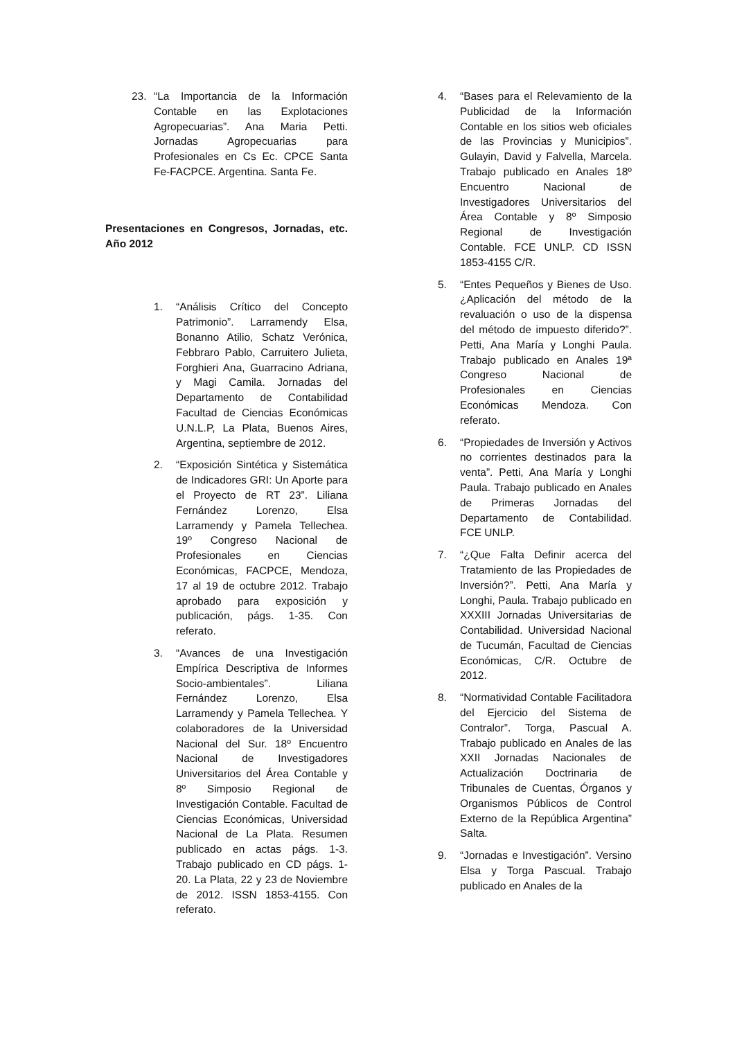23. “La Importancia de la Información Contable en las Explotaciones Agropecuarias”. Ana Maria Petti. Jornadas Agropecuarias para Profesionales en Cs Ec. CPCE Santa Fe-FACPCE. Argentina. Santa Fe.
Presentaciones en Congresos, Jornadas, etc. Año 2012
1. “Análisis Crítico del Concepto Patrimonio”. Larramendy Elsa, Bonanno Atilio, Schatz Verónica, Febbraro Pablo, Carruitero Julieta, Forghieri Ana, Guarracino Adriana, y Magi Camila. Jornadas del Departamento de Contabilidad Facultad de Ciencias Económicas U.N.L.P, La Plata, Buenos Aires, Argentina, septiembre de 2012.
2. “Exposición Sintética y Sistemática de Indicadores GRI: Un Aporte para el Proyecto de RT 23”. Liliana Fernández Lorenzo, Elsa Larramendy y Pamela Tellechea. 19º Congreso Nacional de Profesionales en Ciencias Económicas, FACPCE, Mendoza, 17 al 19 de octubre 2012. Trabajo aprobado para exposición y publicación, págs. 1-35. Con referato.
3. “Avances de una Investigación Empírica Descriptiva de Informes Socio-ambientales”. Liliana Fernández Lorenzo, Elsa Larramendy y Pamela Tellechea. Y colaboradores de la Universidad Nacional del Sur. 18º Encuentro Nacional de Investigadores Universitarios del Área Contable y 8º Simposio Regional de Investigación Contable. Facultad de Ciencias Económicas, Universidad Nacional de La Plata. Resumen publicado en actas págs. 1-3. Trabajo publicado en CD págs. 1-20. La Plata, 22 y 23 de Noviembre de 2012. ISSN 1853-4155. Con referato.
4. “Bases para el Relevamiento de la Publicidad de la Información Contable en los sitios web oficiales de las Provincias y Municipios”. Gulayin, David y Falvella, Marcela. Trabajo publicado en Anales 18º Encuentro Nacional de Investigadores Universitarios del Área Contable y 8º Simposio Regional de Investigación Contable. FCE UNLP. CD ISSN 1853-4155 C/R.
5. “Entes Pequeños y Bienes de Uso. ¿Aplicación del método de la revaluación o uso de la dispensa del método de impuesto diferido?”. Petti, Ana María y Longhi Paula. Trabajo publicado en Anales 19ª Congreso Nacional de Profesionales en Ciencias Económicas Mendoza. Con referato.
6. “Propiedades de Inversión y Activos no corrientes destinados para la venta”. Petti, Ana María y Longhi Paula. Trabajo publicado en Anales de Primeras Jornadas del Departamento de Contabilidad. FCE UNLP.
7. “¿Que Falta Definir acerca del Tratamiento de las Propiedades de Inversión?”. Petti, Ana María y Longhi, Paula. Trabajo publicado en XXXIII Jornadas Universitarias de Contabilidad. Universidad Nacional de Tucumán, Facultad de Ciencias Económicas, C/R. Octubre de 2012.
8. “Normatividad Contable Facilitadora del Ejercicio del Sistema de Contralor”. Torga, Pascual A. Trabajo publicado en Anales de las XXII Jornadas Nacionales de Actualización Doctrinaria de Tribunales de Cuentas, Órganos y Organismos Públicos de Control Externo de la República Argentina” Salta.
9. “Jornadas e Investigación”. Versino Elsa y Torga Pascual. Trabajo publicado en Anales de la